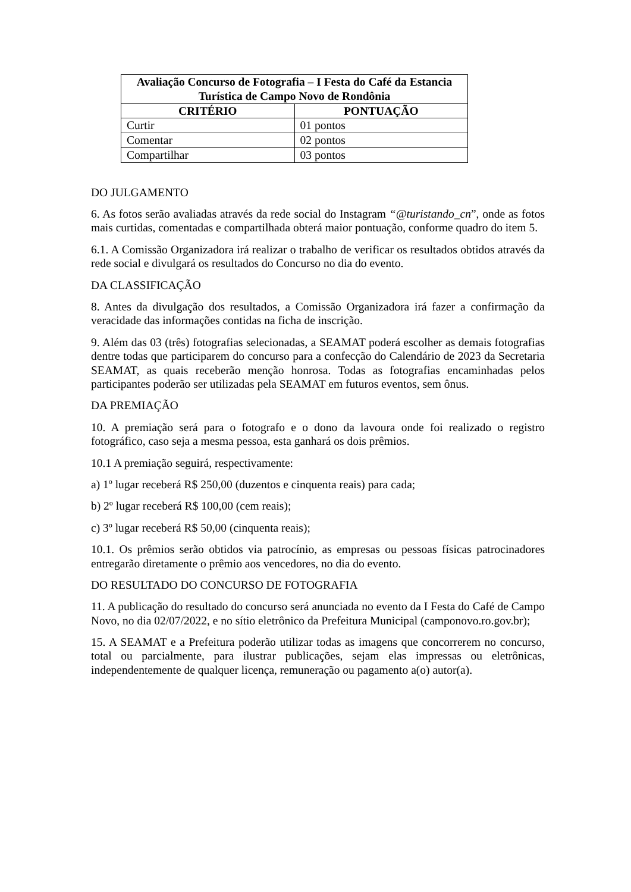| Avaliação Concurso de Fotografia – I Festa do Café da Estancia Turística de Campo Novo de Rondônia | |
| --- | --- |
| CRITÉRIO | PONTUAÇÃO |
| Curtir | 01 pontos |
| Comentar | 02 pontos |
| Compartilhar | 03 pontos |
DO JULGAMENTO
6. As fotos serão avaliadas através da rede social do Instagram “@turistando_cn”, onde as fotos mais curtidas, comentadas e compartilhada obterá maior pontuação, conforme quadro do item 5.
6.1. A Comissão Organizadora irá realizar o trabalho de verificar os resultados obtidos através da rede social e divulgará os resultados do Concurso no dia do evento.
DA CLASSIFICAÇÃO
8. Antes da divulgação dos resultados, a Comissão Organizadora irá fazer a confirmação da veracidade das informações contidas na ficha de inscrição.
9. Além das 03 (três) fotografias selecionadas, a SEAMAT poderá escolher as demais fotografias dentre todas que participarem do concurso para a confecção do Calendário de 2023 da Secretaria SEAMAT, as quais receberão menção honrosa. Todas as fotografias encaminhadas pelos participantes poderão ser utilizadas pela SEAMAT em futuros eventos, sem ônus.
DA PREMIAÇÃO
10. A premiação será para o fotografo e o dono da lavoura onde foi realizado o registro fotográfico, caso seja a mesma pessoa, esta ganhará os dois prêmios.
10.1 A premiação seguirá, respectivamente:
a) 1º lugar receberá R$ 250,00 (duzentos e cinquenta reais) para cada;
b) 2º lugar receberá R$ 100,00 (cem reais);
c) 3º lugar receberá R$ 50,00 (cinquenta reais);
10.1. Os prêmios serão obtidos via patrocínio, as empresas ou pessoas físicas patrocinadores entregarão diretamente o prêmio aos vencedores, no dia do evento.
DO RESULTADO DO CONCURSO DE FOTOGRAFIA
11. A publicação do resultado do concurso será anunciada no evento da I Festa do Café de Campo Novo, no dia 02/07/2022, e no sítio eletrônico da Prefeitura Municipal (camponovo.ro.gov.br);
15. A SEAMAT e a Prefeitura poderão utilizar todas as imagens que concorrerem no concurso, total ou parcialmente, para ilustrar publicações, sejam elas impressas ou eletrônicas, independentemente de qualquer licença, remuneração ou pagamento a(o) autor(a).